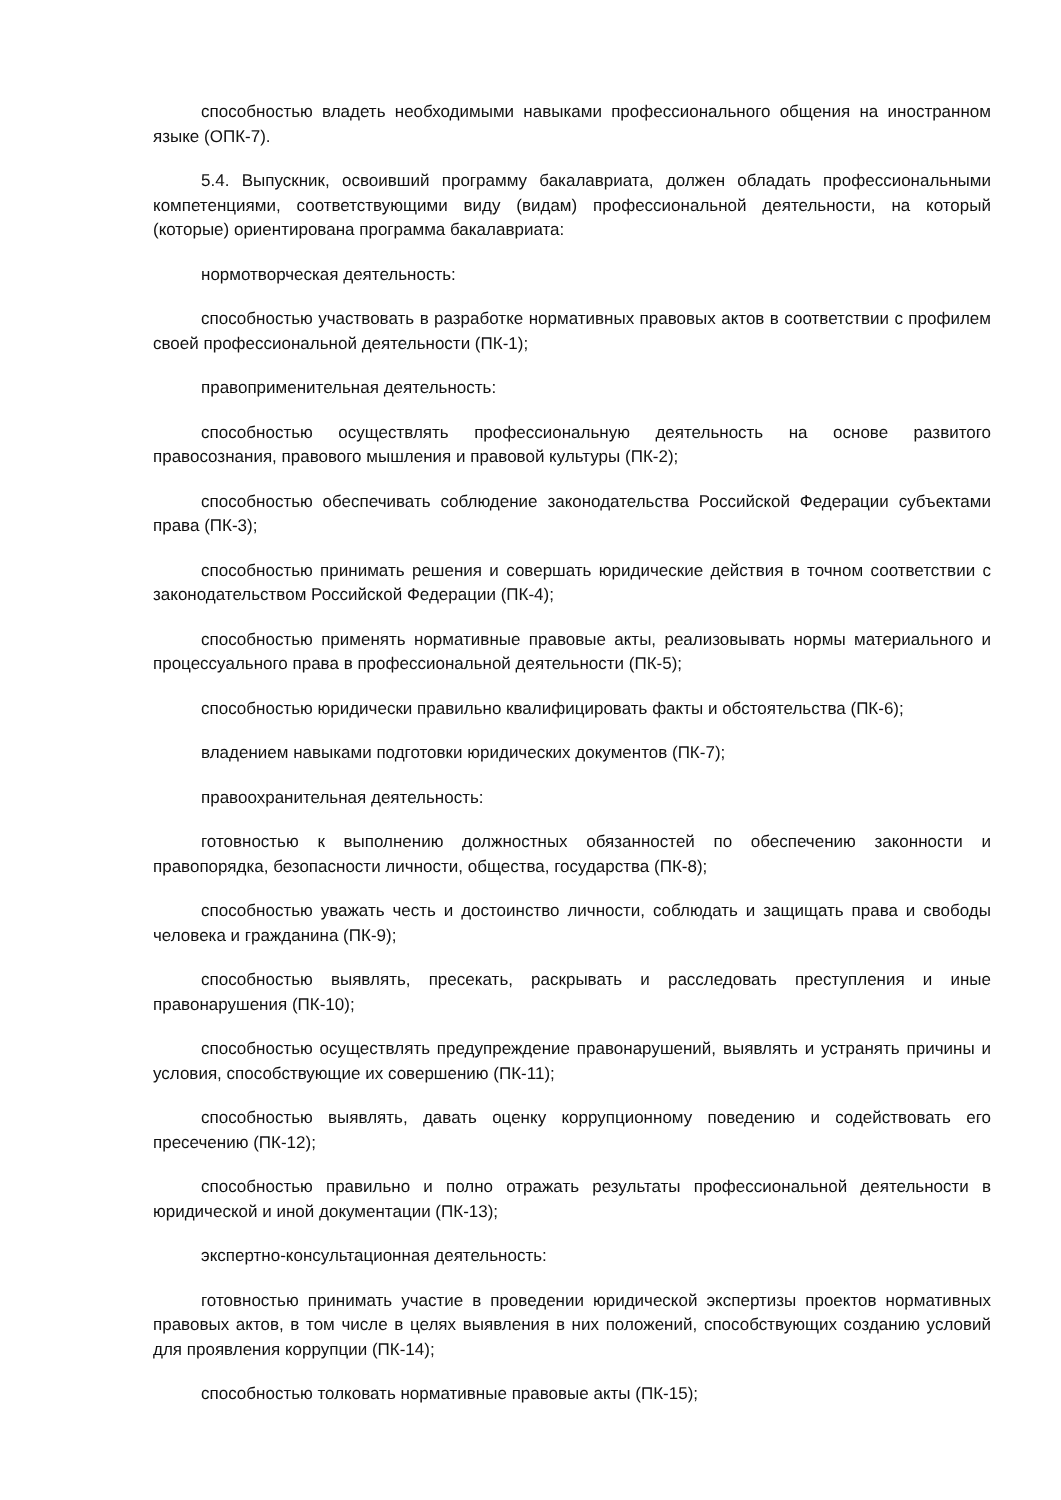способностью владеть необходимыми навыками профессионального общения на иностранном языке (ОПК-7).
5.4. Выпускник, освоивший программу бакалавриата, должен обладать профессиональными компетенциями, соответствующими виду (видам) профессиональной деятельности, на который (которые) ориентирована программа бакалавриата:
нормотворческая деятельность:
способностью участвовать в разработке нормативных правовых актов в соответствии с профилем своей профессиональной деятельности (ПК-1);
правоприменительная деятельность:
способностью осуществлять профессиональную деятельность на основе развитого правосознания, правового мышления и правовой культуры (ПК-2);
способностью обеспечивать соблюдение законодательства Российской Федерации субъектами права (ПК-3);
способностью принимать решения и совершать юридические действия в точном соответствии с законодательством Российской Федерации (ПК-4);
способностью применять нормативные правовые акты, реализовывать нормы материального и процессуального права в профессиональной деятельности (ПК-5);
способностью юридически правильно квалифицировать факты и обстоятельства (ПК-6);
владением навыками подготовки юридических документов (ПК-7);
правоохранительная деятельность:
готовностью к выполнению должностных обязанностей по обеспечению законности и правопорядка, безопасности личности, общества, государства (ПК-8);
способностью уважать честь и достоинство личности, соблюдать и защищать права и свободы человека и гражданина (ПК-9);
способностью выявлять, пресекать, раскрывать и расследовать преступления и иные правонарушения (ПК-10);
способностью осуществлять предупреждение правонарушений, выявлять и устранять причины и условия, способствующие их совершению (ПК-11);
способностью выявлять, давать оценку коррупционному поведению и содействовать его пресечению (ПК-12);
способностью правильно и полно отражать результаты профессиональной деятельности в юридической и иной документации (ПК-13);
экспертно-консультационная деятельность:
готовностью принимать участие в проведении юридической экспертизы проектов нормативных правовых актов, в том числе в целях выявления в них положений, способствующих созданию условий для проявления коррупции (ПК-14);
способностью толковать нормативные правовые акты (ПК-15);